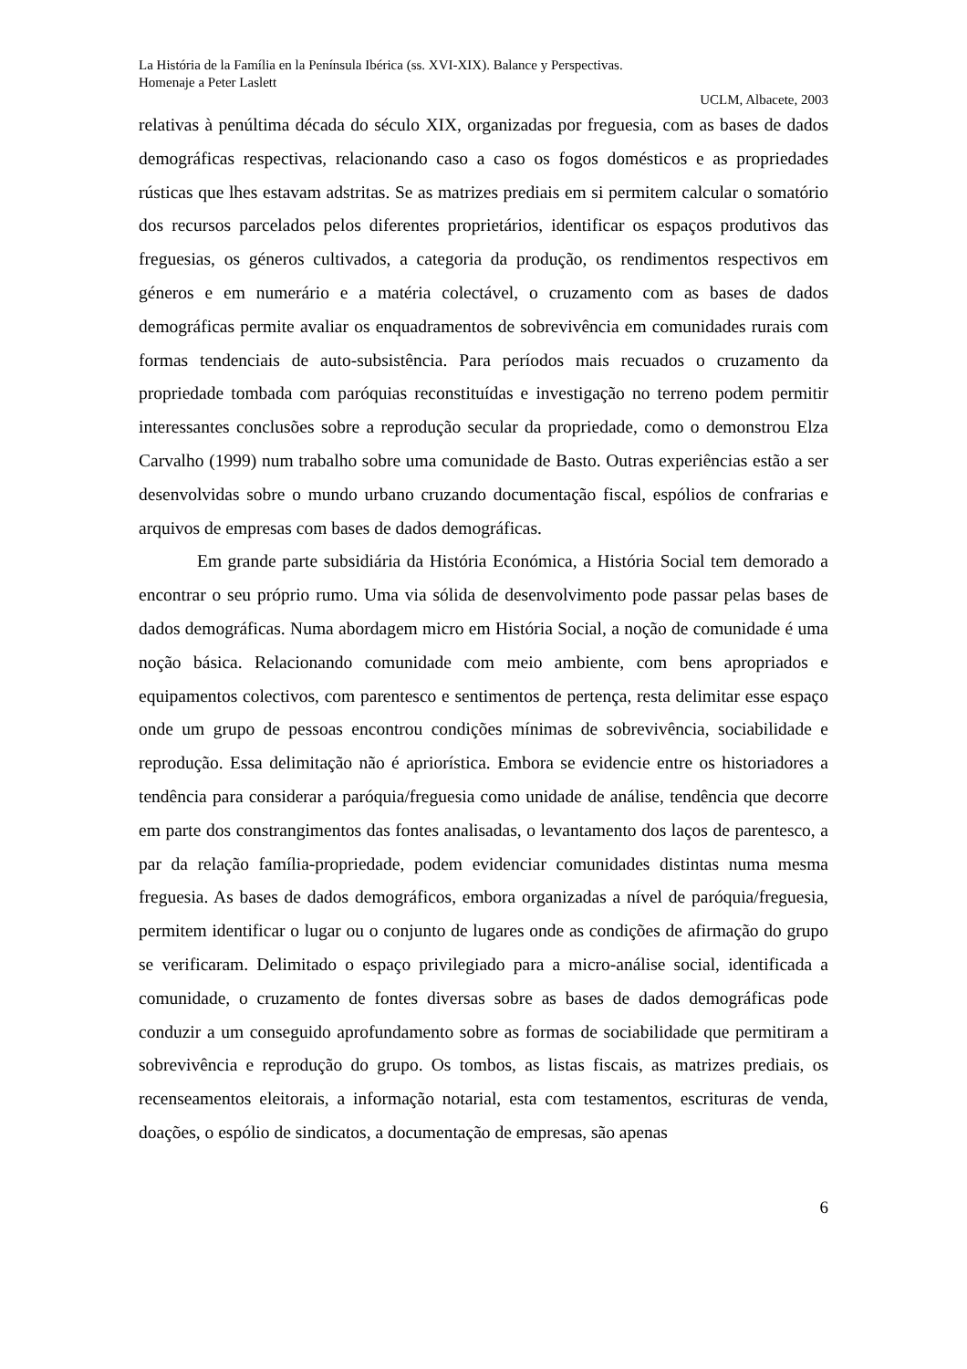La História de la Família en la Península Ibérica (ss. XVI-XIX). Balance y Perspectivas.
Homenaje a Peter Laslett
UCLM, Albacete, 2003
relativas à penúltima década do século XIX, organizadas por freguesia, com as bases de dados demográficas respectivas, relacionando caso a caso os fogos domésticos e as propriedades rústicas que lhes estavam adstritas. Se as matrizes prediais em si permitem calcular o somatório dos recursos parcelados pelos diferentes proprietários, identificar os espaços produtivos das freguesias, os géneros cultivados, a categoria da produção, os rendimentos respectivos em géneros e em numerário e a matéria colectável, o cruzamento com as bases de dados demográficas permite avaliar os enquadramentos de sobrevivência em comunidades rurais com formas tendenciais de auto-subsistência. Para períodos mais recuados o cruzamento da propriedade tombada com paróquias reconstituídas e investigação no terreno podem permitir interessantes conclusões sobre a reprodução secular da propriedade, como o demonstrou Elza Carvalho (1999) num trabalho sobre uma comunidade de Basto. Outras experiências estão a ser desenvolvidas sobre o mundo urbano cruzando documentação fiscal, espólios de confrarias e arquivos de empresas com bases de dados demográficas.
Em grande parte subsidiária da História Económica, a História Social tem demorado a encontrar o seu próprio rumo. Uma via sólida de desenvolvimento pode passar pelas bases de dados demográficas. Numa abordagem micro em História Social, a noção de comunidade é uma noção básica. Relacionando comunidade com meio ambiente, com bens apropriados e equipamentos colectivos, com parentesco e sentimentos de pertença, resta delimitar esse espaço onde um grupo de pessoas encontrou condições mínimas de sobrevivência, sociabilidade e reprodução. Essa delimitação não é apriorística. Embora se evidencie entre os historiadores a tendência para considerar a paróquia/freguesia como unidade de análise, tendência que decorre em parte dos constrangimentos das fontes analisadas, o levantamento dos laços de parentesco, a par da relação família-propriedade, podem evidenciar comunidades distintas numa mesma freguesia. As bases de dados demográficos, embora organizadas a nível de paróquia/freguesia, permitem identificar o lugar ou o conjunto de lugares onde as condições de afirmação do grupo se verificaram. Delimitado o espaço privilegiado para a micro-análise social, identificada a comunidade, o cruzamento de fontes diversas sobre as bases de dados demográficas pode conduzir a um conseguido aprofundamento sobre as formas de sociabilidade que permitiram a sobrevivência e reprodução do grupo. Os tombos, as listas fiscais, as matrizes prediais, os recenseamentos eleitorais, a informação notarial, esta com testamentos, escrituras de venda, doações, o espólio de sindicatos, a documentação de empresas, são apenas
6